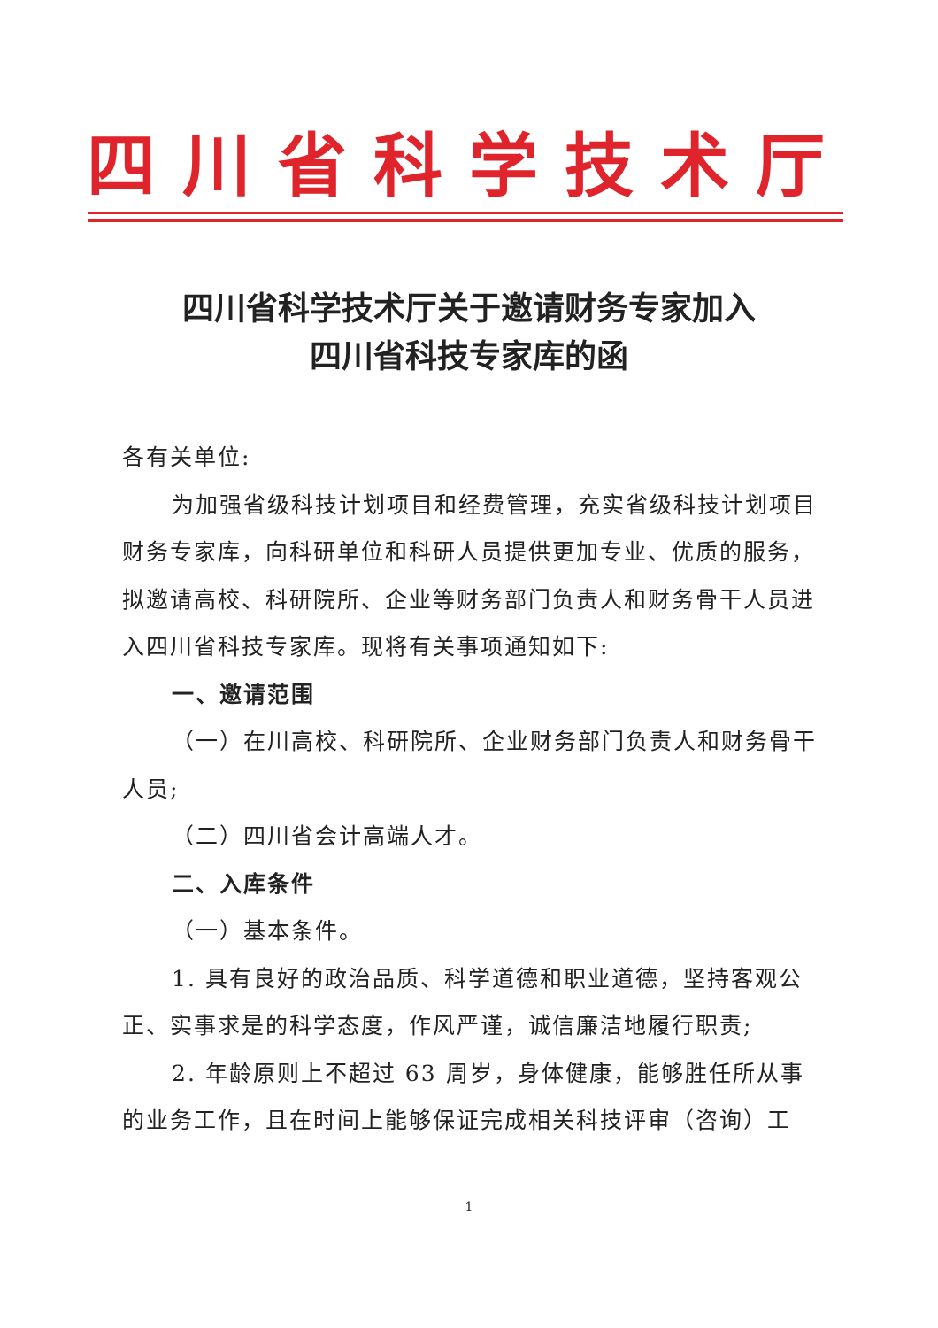四川省科学技术厅
四川省科学技术厅关于邀请财务专家加入
四川省科技专家库的函
各有关单位:
为加强省级科技计划项目和经费管理，充实省级科技计划项目财务专家库，向科研单位和科研人员提供更加专业、优质的服务，拟邀请高校、科研院所、企业等财务部门负责人和财务骨干人员进入四川省科技专家库。现将有关事项通知如下:
一、邀请范围
（一）在川高校、科研院所、企业财务部门负责人和财务骨干人员;
（二）四川省会计高端人才。
二、入库条件
（一）基本条件。
1. 具有良好的政治品质、科学道德和职业道德，坚持客观公正、实事求是的科学态度，作风严谨，诚信廉洁地履行职责;
2. 年龄原则上不超过 63 周岁，身体健康，能够胜任所从事的业务工作，且在时间上能够保证完成相关科技评审（咨询）工
1